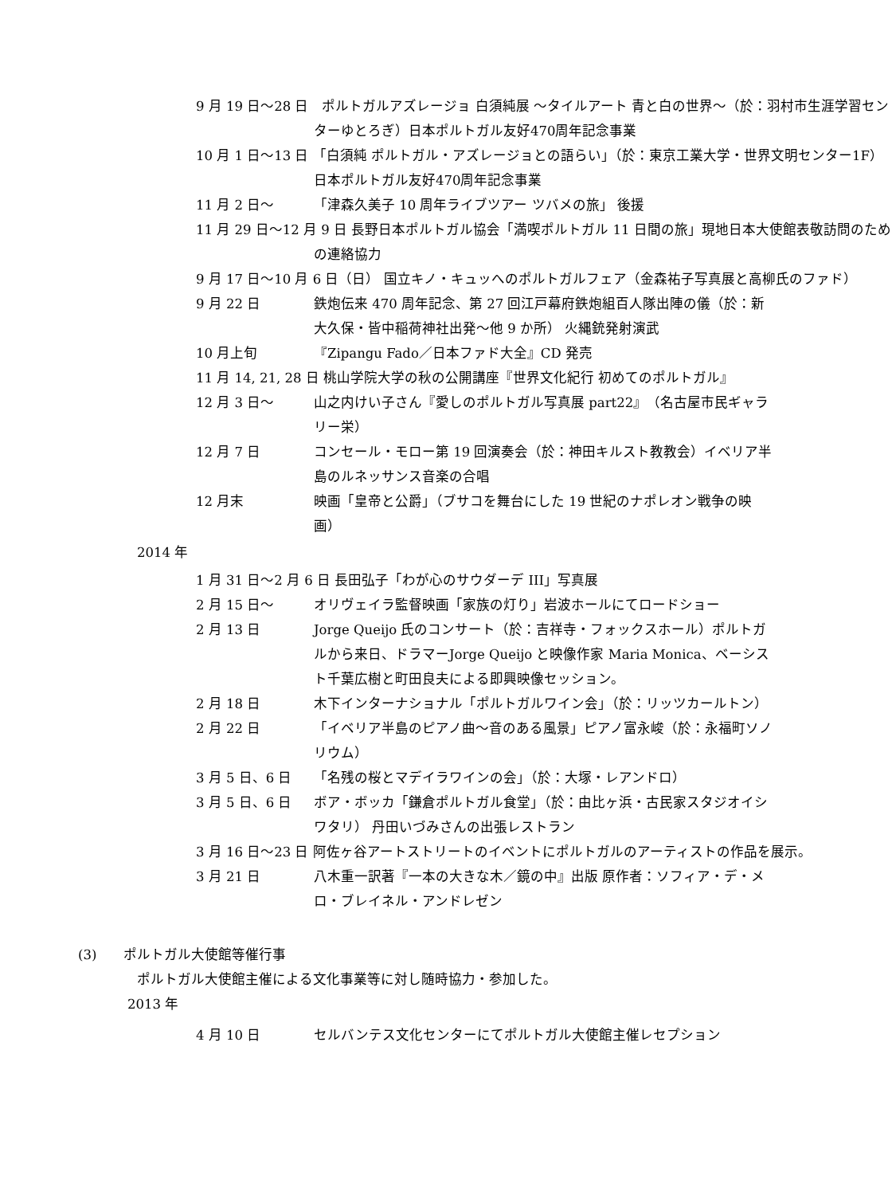9 月 19 日～28 日　ポルトガルアズレージョ 白須純展 ～タイルアート 青と白の世界～（於：羽村市生涯学習センターゆとろぎ）日本ポルトガル友好470周年記念事業
10 月 1 日～13 日 「白須純 ポルトガル・アズレージョとの語らい」（於：東京工業大学・世界文明センター1F）日本ポルトガル友好470周年記念事業
11 月 2 日～ 「津森久美子 10 周年ライブツアー ツバメの旅」 後援
11 月 29 日～12 月 9 日 長野日本ポルトガル協会「満喫ポルトガル 11 日間の旅」現地日本大使館表敬訪問のための連絡協力
9 月 17 日～10 月 6 日（日） 国立キノ・キュッへのポルトガルフェア（金森祐子写真展と高柳氏のファド）
9 月 22 日 鉄炮伝来 470 周年記念、第 27 回江戸幕府鉄炮組百人隊出陣の儀（於：新大久保・皆中稲荷神社出発～他 9 か所） 火縄銃発射演武
10 月上旬 『Zipangu Fado／日本ファド大全』CD 発売
11 月 14, 21, 28 日 桃山学院大学の秋の公開講座『世界文化紀行 初めてのポルトガル』
12 月 3 日～ 山之内けい子さん『愛しのポルトガル写真展 part22』（名古屋市民ギャラリー栄）
12 月 7 日 コンセール・モロー第 19 回演奏会（於：神田キルスト教教会）イベリア半島のルネッサンス音楽の合唱
12 月末 映画「皇帝と公爵」（ブサコを舞台にした 19 世紀のナポレオン戦争の映画）
2014 年
1 月 31 日～2 月 6 日 長田弘子「わが心のサウダーデ III」写真展
2 月 15 日～ オリヴェイラ監督映画「家族の灯り」岩波ホールにてロードショー
2 月 13 日 Jorge Queijo 氏のコンサート（於：吉祥寺・フォックスホール）ポルトガルから来日、ドラマーJorge Queijo と映像作家 Maria Monica、ベーシスト千葉広樹と町田良夫による即興映像セッション。
2 月 18 日 木下インターナショナル「ポルトガルワイン会」（於：リッツカールトン）
2 月 22 日 「イベリア半島のピアノ曲～音のある風景」ピアノ富永峻（於：永福町ソノリウム）
3 月 5 日、6 日 「名残の桜とマデイラワインの会」（於：大塚・レアンドロ）
3 月 5 日、6 日 ボア・ボッカ「鎌倉ポルトガル食堂」（於：由比ヶ浜・古民家スタジオイシワタリ） 丹田いづみさんの出張レストラン
3 月 16 日～23 日 阿佐ヶ谷アートストリートのイベントにポルトガルのアーティストの作品を展示。
3 月 21 日 八木重一訳著『一本の大きな木／鏡の中』出版 原作者：ソフィア・デ・メロ・ブレイネル・アンドレゼン
(3)　　ポルトガル大使館等催行事
ポルトガル大使館主催による文化事業等に対し随時協力・参加した。
2013 年
4 月 10 日 セルバンテス文化センターにてポルトガル大使館主催レセプション